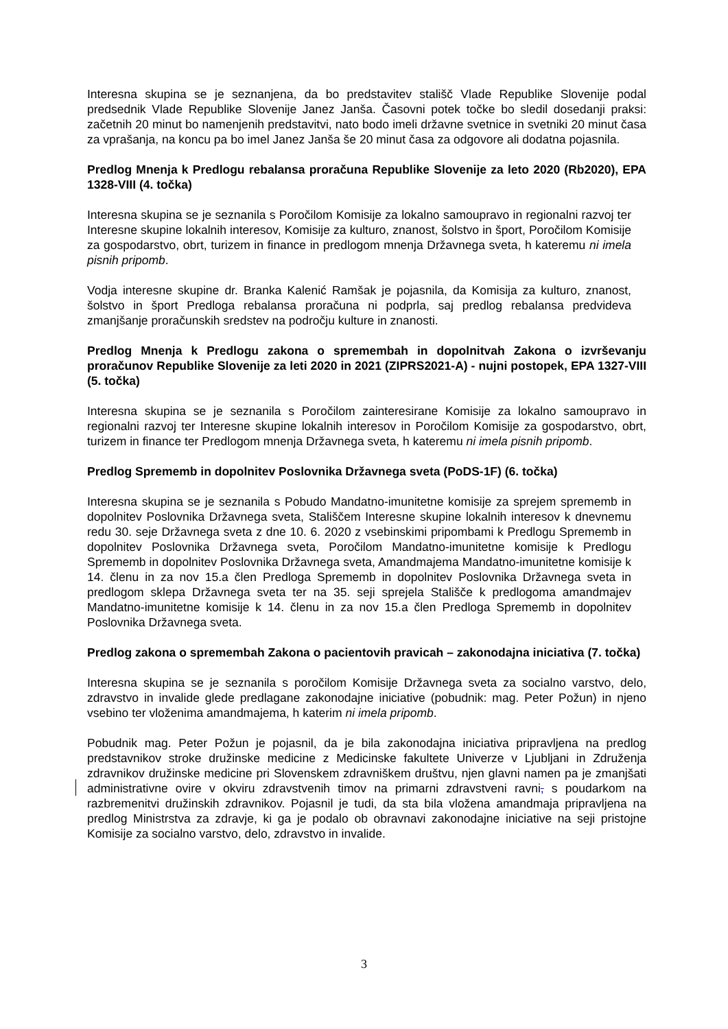Interesna skupina se je seznanjena, da bo predstavitev stališč Vlade Republike Slovenije podal predsednik Vlade Republike Slovenije Janez Janša. Časovni potek točke bo sledil dosedanji praksi: začetnih 20 minut bo namenjenih predstavitvi, nato bodo imeli državne svetnice in svetniki 20 minut časa za vprašanja, na koncu pa bo imel Janez Janša še 20 minut časa za odgovore ali dodatna pojasnila.
Predlog Mnenja k Predlogu rebalansa proračuna Republike Slovenije za leto 2020 (Rb2020), EPA 1328-VIII (4. točka)
Interesna skupina se je seznanila s Poročilom Komisije za lokalno samoupravo in regionalni razvoj ter Interesne skupine lokalnih interesov, Komisije za kulturo, znanost, šolstvo in šport, Poročilom Komisije za gospodarstvo, obrt, turizem in finance in predlogom mnenja Državnega sveta, h kateremu ni imela pisnih pripomb.
Vodja interesne skupine dr. Branka Kalenić Ramšak je pojasnila, da Komisija za kulturo, znanost, šolstvo in šport Predloga rebalansa proračuna ni podprla, saj predlog rebalansa predvideva zmanjšanje proračunskih sredstev na področju kulture in znanosti.
Predlog Mnenja k Predlogu zakona o spremembah in dopolnitvah Zakona o izvrševanju proračunov Republike Slovenije za leti 2020 in 2021 (ZIPRS2021-A) - nujni postopek, EPA 1327-VIII (5. točka)
Interesna skupina se je seznanila s Poročilom zainteresirane Komisije za lokalno samoupravo in regionalni razvoj ter Interesne skupine lokalnih interesov in Poročilom Komisije za gospodarstvo, obrt, turizem in finance ter Predlogom mnenja Državnega sveta, h kateremu ni imela pisnih pripomb.
Predlog Sprememb in dopolnitev Poslovnika Državnega sveta (PoDS-1F) (6. točka)
Interesna skupina se je seznanila s Pobudo Mandatno-imunitetne komisije za sprejem sprememb in dopolnitev Poslovnika Državnega sveta, Stališčem Interesne skupine lokalnih interesov k dnevnemu redu 30. seje Državnega sveta z dne 10. 6. 2020 z vsebinskimi pripombami k Predlogu Sprememb in dopolnitev Poslovnika Državnega sveta, Poročilom Mandatno-imunitetne komisije k Predlogu Sprememb in dopolnitev Poslovnika Državnega sveta, Amandmajema Mandatno-imunitetne komisije k 14. členu in za nov 15.a člen Predloga Sprememb in dopolnitev Poslovnika Državnega sveta in predlogom sklepa Državnega sveta ter na 35. seji sprejela Stališče k predlogoma amandmajev Mandatno-imunitetne komisije k 14. členu in za nov 15.a člen Predloga Sprememb in dopolnitev Poslovnika Državnega sveta.
Predlog zakona o spremembah Zakona o pacientovih pravicah – zakonodajna iniciativa (7. točka)
Interesna skupina se je seznanila s poročilom Komisije Državnega sveta za socialno varstvo, delo, zdravstvo in invalide glede predlagane zakonodajne iniciative (pobudnik: mag. Peter Požun) in njeno vsebino ter vloženima amandmajema, h katerim ni imela pripomb.
Pobudnik mag. Peter Požun je pojasnil, da je bila zakonodajna iniciativa pripravljena na predlog predstavnikov stroke družinske medicine z Medicinske fakultete Univerze v Ljubljani in Združenja zdravnikov družinske medicine pri Slovenskem zdravniškem društvu, njen glavni namen pa je zmanjšati administrativne ovire v okviru zdravstvenih timov na primarni zdravstveni ravni, s poudarkom na razbremenitvi družinskih zdravnikov. Pojasnil je tudi, da sta bila vložena amandmaja pripravljena na predlog Ministrstva za zdravje, ki ga je podalo ob obravnavi zakonodajne iniciative na seji pristojne Komisije za socialno varstvo, delo, zdravstvo in invalide.
3